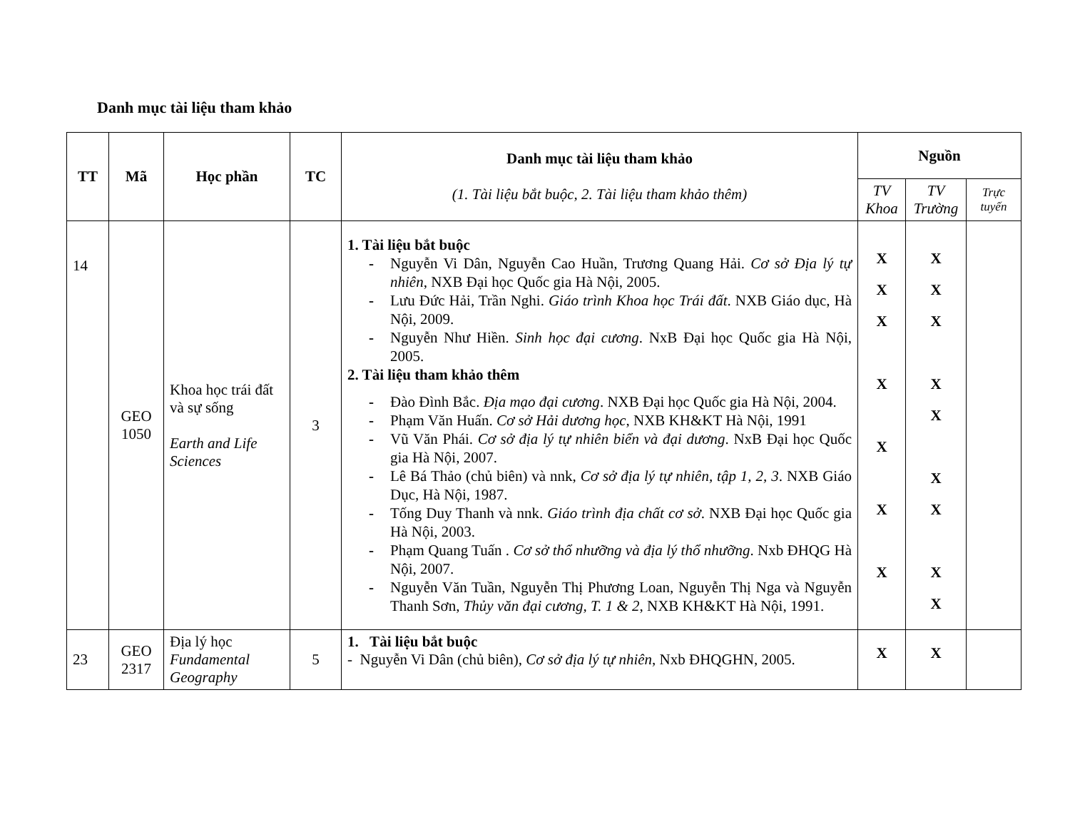Danh mục tài liệu tham khảo
| TT | Mã | Học phần | TC | Danh mục tài liệu tham khảo (1. Tài liệu bắt buộc, 2. Tài liệu tham khảo thêm) | Nguồn | | |
| --- | --- | --- | --- | --- | --- | --- | --- |
| | | | | | TV Khoa | TV Trường | Trực tuyến |
| 14 | GEO 1050 | Khoa học trái đất và sự sống Earth and Life Sciences | 3 | 1. Tài liệu bắt buộc - Nguyễn Vi Dân, Nguyễn Cao Huần, Trương Quang Hải. Cơ sở Địa lý tự nhiên , NXB Đại học Quốc gia Hà Nội, 2005. - Lưu Đức Hải, Trần Nghi. Giáo trình Khoa học Trái đất . NXB Giáo dục, Hà Nội, 2009. - Nguyễn Như Hiền. Sinh học đại cương . NxB Đại học Quốc gia Hà Nội, 2005. 2. Tài liệu tham khảo thêm - Đào Đình Bắc. Địa mạo đại cương . NXB Đại học Quốc gia Hà Nội, 2004. - Phạm Văn Huấn. Cơ sở Hải dương học , NXB KH&KT Hà Nội, 1991 - Vũ Văn Phái. Cơ sở địa lý tự nhiên biển và đại dương . NxB Đại học Quốc gia Hà Nội, 2007. - Lê Bá Thảo (chủ biên) và nnk, Cơ sở địa lý tự nhiên, tập 1, 2, 3 . NXB Giáo Dục, Hà Nội, 1987. - Tống Duy Thanh và nnk. Giáo trình địa chất cơ sở . NXB Đại học Quốc gia Hà Nội, 2003. - Phạm Quang Tuấn . Cơ sở thổ nhưỡng và địa lý thổ nhưỡng . Nxb ĐHQG Hà Nội, 2007. - Nguyễn Văn Tuần, Nguyễn Thị Phương Loan, Nguyễn Thị Nga và Nguyễn Thanh Sơn, Thủy văn đại cương, T. 1 & 2 , NXB KH&KT Hà Nội, 1991. | X X X X X X X | X X X X X X X X X | |
| 23 | GEO 2317 | Địa lý học Fundamental Geography | 5 | 1. Tài liệu bắt buộc - Nguyễn Vi Dân (chủ biên), Cơ sở địa lý tự nhiên , Nxb ĐHQGHN, 2005. | X | X | |